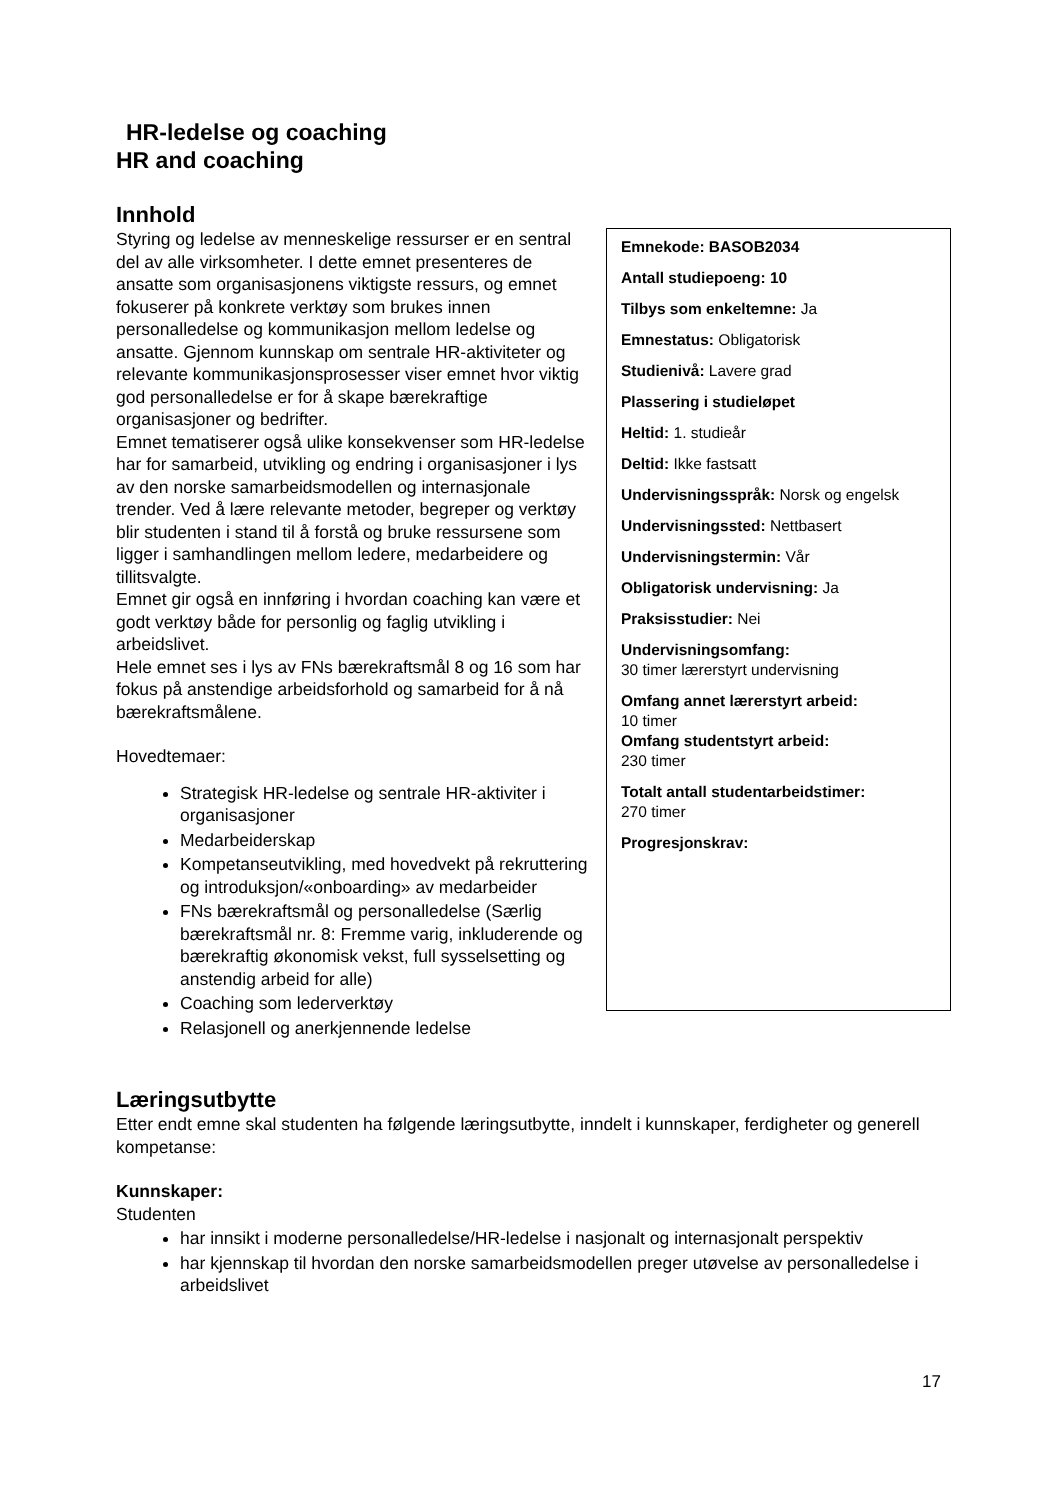HR-ledelse og coaching
HR and coaching
Innhold
Emnekode: BASOB2034
Antall studiepoeng: 10
Tilbys som enkeltemne: Ja
Emnestatus: Obligatorisk
Studienivå: Lavere grad
Plassering i studieløpet
Heltid: 1. studieår
Deltid: Ikke fastsatt
Undervisningsspråk: Norsk og engelsk
Undervisningssted: Nettbasert
Undervisningstermin: Vår
Obligatorisk undervisning: Ja
Praksisstudier: Nei
Undervisningsomfang:
30 timer lærerstyrt undervisning
Omfang annet lærerstyrt arbeid:
10 timer
Omfang studentstyrt arbeid:
230 timer
Totalt antall studentarbeidstimer:
270 timer
Progresjonskrav:
Styring og ledelse av menneskelige ressurser er en sentral del av alle virksomheter. I dette emnet presenteres de ansatte som organisasjonens viktigste ressurs, og emnet fokuserer på konkrete verktøy som brukes innen personalledelse og kommunikasjon mellom ledelse og ansatte. Gjennom kunnskap om sentrale HR-aktiviteter og relevante kommunikasjonsprosesser viser emnet hvor viktig god personalledelse er for å skape bærekraftige organisasjoner og bedrifter.
Emnet tematiserer også ulike konsekvenser som HR-ledelse har for samarbeid, utvikling og endring i organisasjoner i lys av den norske samarbeidsmodellen og internasjonale trender. Ved å lære relevante metoder, begreper og verktøy blir studenten i stand til å forstå og bruke ressursene som ligger i samhandlingen mellom ledere, medarbeidere og tillitsvalgte.
Emnet gir også en innføring i hvordan coaching kan være et godt verktøy både for personlig og faglig utvikling i arbeidslivet.
Hele emnet ses i lys av FNs bærekraftsmål 8 og 16 som har fokus på anstendige arbeidsforhold og samarbeid for å nå bærekraftsmålene.
Hovedtemaer:
Strategisk HR-ledelse og sentrale HR-aktiviter i organisasjoner
Medarbeiderskap
Kompetanseutvikling, med hovedvekt på rekruttering og introduksjon/«onboarding» av medarbeider
FNs bærekraftsmål og personalledelse (Særlig bærekraftsmål nr. 8: Fremme varig, inkluderende og bærekraftig økonomisk vekst, full sysselsetting og anstendig arbeid for alle)
Coaching som lederverktøy
Relasjonell og anerkjennende ledelse
Læringsutbytte
Etter endt emne skal studenten ha følgende læringsutbytte, inndelt i kunnskaper, ferdigheter og generell kompetanse:
Kunnskaper:
Studenten
har innsikt i moderne personalledelse/HR-ledelse i nasjonalt og internasjonalt perspektiv
har kjennskap til hvordan den norske samarbeidsmodellen preger utøvelse av personalledelse i arbeidslivet
17